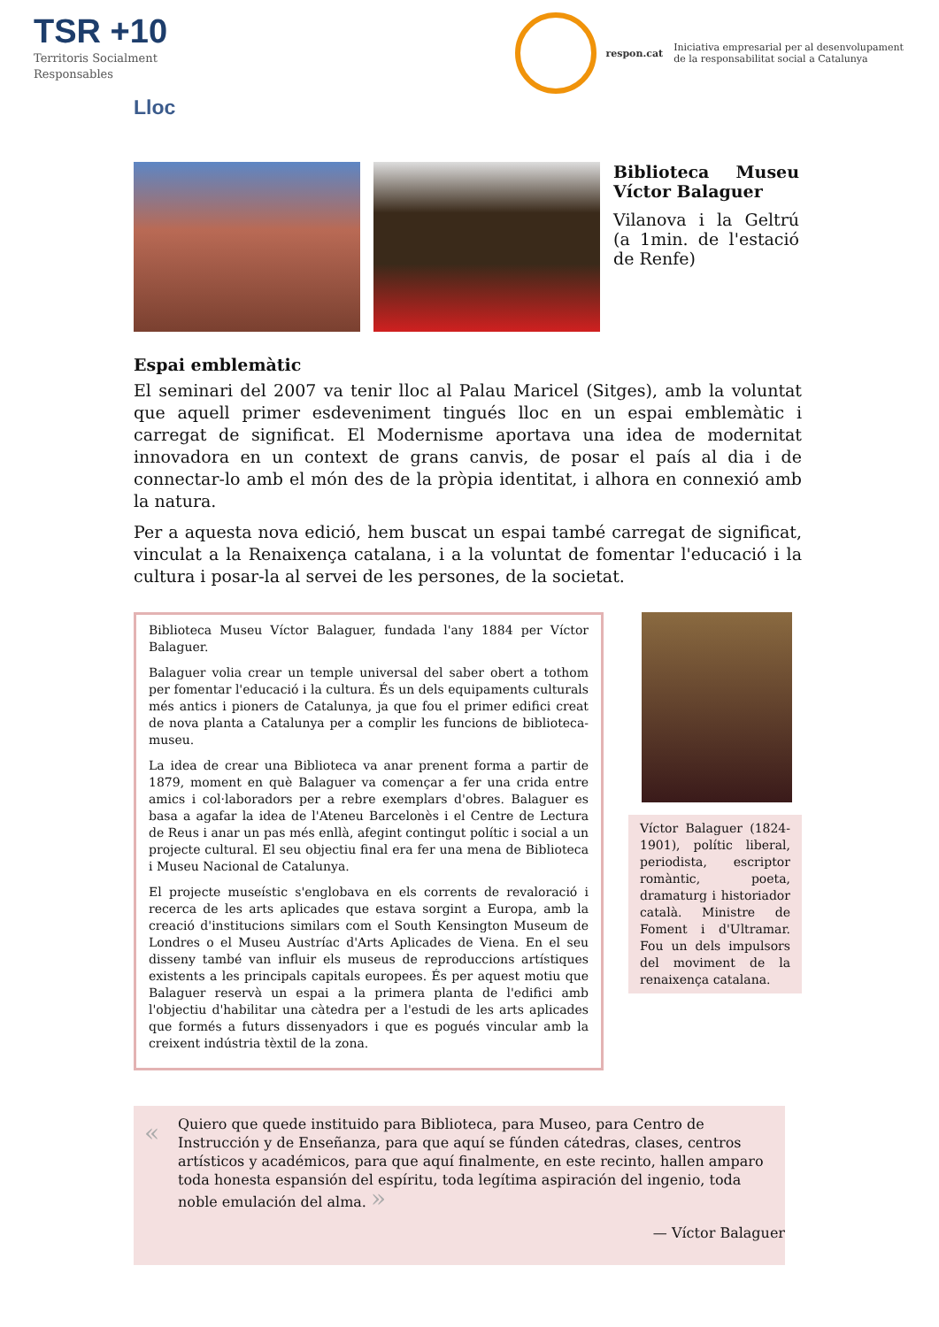TSR +10
Territoris Socialment
Responsables
respon.cat
Iniciativa empresarial per al desenvolupament
de la responsabilitat social a Catalunya
Lloc
Biblioteca Museu Víctor Balaguer
Vilanova i la Geltrú (a 1min. de l'estació de Renfe)
Espai emblemàtic
El seminari del 2007 va tenir lloc al Palau Maricel (Sitges), amb la voluntat que aquell primer esdeveniment tingués lloc en un espai emblemàtic i carregat de significat. El Modernisme aportava una idea de modernitat innovadora en un context de grans canvis, de posar el país al dia i de connectar-lo amb el món des de la pròpia identitat, i alhora en connexió amb la natura.
Per a aquesta nova edició, hem buscat un espai també carregat de significat, vinculat a la Renaixença catalana, i a la voluntat de fomentar l'educació i la cultura i posar-la al servei de les persones, de la societat.
Biblioteca Museu Víctor Balaguer, fundada l'any 1884 per Víctor Balaguer.
Balaguer volia crear un temple universal del saber obert a tothom per fomentar l'educació i la cultura. És un dels equipaments culturals més antics i pioners de Catalunya, ja que fou el primer edifici creat de nova planta a Catalunya per a complir les funcions de biblioteca-museu.
La idea de crear una Biblioteca va anar prenent forma a partir de 1879, moment en què Balaguer va començar a fer una crida entre amics i col·laboradors per a rebre exemplars d'obres. Balaguer es basa a agafar la idea de l'Ateneu Barcelonès i el Centre de Lectura de Reus i anar un pas més enllà, afegint contingut polític i social a un projecte cultural. El seu objectiu final era fer una mena de Biblioteca i Museu Nacional de Catalunya.
El projecte museístic s'englobava en els corrents de revaloració i recerca de les arts aplicades que estava sorgint a Europa, amb la creació d'institucions similars com el South Kensington Museum de Londres o el Museu Austríac d'Arts Aplicades de Viena. En el seu disseny també van influir els museus de reproduccions artístiques existents a les principals capitals europees. És per aquest motiu que Balaguer reservà un espai a la primera planta de l'edifici amb l'objectiu d'habilitar una càtedra per a l'estudi de les arts aplicades que formés a futurs dissenyadors i que es pogués vincular amb la creixent indústria tèxtil de la zona.
Víctor Balaguer (1824-1901), polític liberal, periodista, escriptor romàntic, poeta, dramaturg i historiador català. Ministre de Foment i d'Ultramar. Fou un dels impulsors del moviment de la renaixença catalana.
«
Quiero que quede instituido para Biblioteca, para Museo, para Centro de Instrucción y de Enseñanza, para que aquí se fúnden cátedras, clases, centros artísticos y académicos, para que aquí finalmente, en este recinto, hallen amparo toda honesta espansión del espíritu, toda legítima aspiración del ingenio, toda noble emulación del alma. »
— Víctor Balaguer